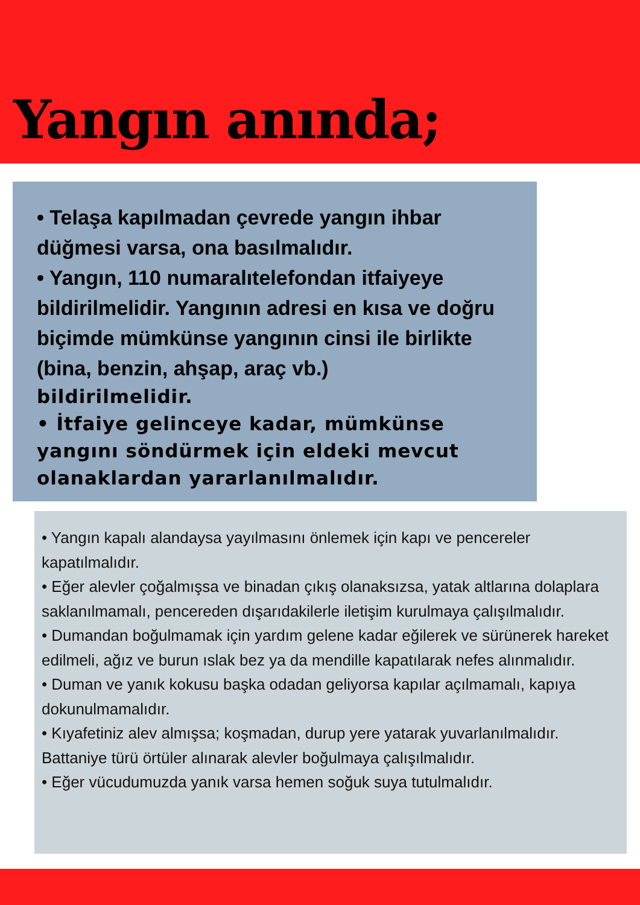Yangın anında;
• Telaşa kapılmadan çevrede yangın ihbar düğmesi varsa, ona basılmalıdır.
• Yangın, 110 numaralıtelefondan itfaiyeye bildirilmelidir. Yangının adresi en kısa ve doğru biçimde mümkünse yangının cinsi ile birlikte (bina, benzin, ahşap, araç vb.)
bildirilmelidir.
• İtfaiye gelinceye kadar, mümkünse yangını söndürmek için eldeki mevcut olanaklardan yararlanılmalıdır.
• Yangın kapalı alandaysa yayılmasını önlemek için kapı ve pencereler kapatılmalıdır.
• Eğer alevler çoğalmışsa ve binadan çıkış olanaksızsa, yatak altlarına dolaplara saklanılmamalı, pencereden dışarıdakilerle iletişim kurulmaya çalışılmalıdır.
• Dumandan boğulmamak için yardım gelene kadar eğilerek ve sürünerek hareket edilmeli, ağız ve burun ıslak bez ya da mendille kapatılarak nefes alınmalıdır.
• Duman ve yanık kokusu başka odadan geliyorsa kapılar açılmamalı, kapıya dokunulmamalıdır.
• Kıyafetiniz alev almışsa; koşmadan, durup yere yatarak yuvarlanılmalıdır. Battaniye türü örtüler alınarak alevler boğulmaya çalışılmalıdır.
• Eğer vücudumuzda yanık varsa hemen soğuk suya tutulmalıdır.